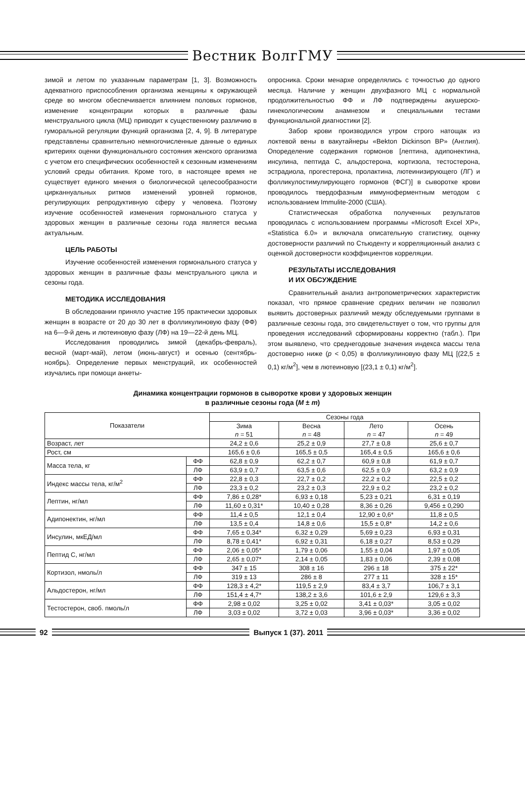Вестник ВолгГМУ
зимой и летом по указанным параметрам [1, 3]. Возможность адекватного приспособления организма женщины к окружающей среде во многом обеспечивается влиянием половых гормонов, изменение концентрации которых в различные фазы менструального цикла (МЦ) приводит к существенному различию в гуморальной регуляции функций организма [2, 4, 9]. В литературе представлены сравнительно немногочисленные данные о единых критериях оценки функционального состояния женского организма с учетом его специфических особенностей к сезонным изменениям условий среды обитания. Кроме того, в настоящее время не существует единого мнения о биологической целесообразности цирканнуальных ритмов изменений уровней гормонов, регулирующих репродуктивную сферу у человека. Поэтому изучение особенностей изменения гормонального статуса у здоровых женщин в различные сезоны года является весьма актуальным.
ЦЕЛЬ РАБОТЫ
Изучение особенностей изменения гормонального статуса у здоровых женщин в различные фазы менструального цикла и сезоны года.
МЕТОДИКА ИССЛЕДОВАНИЯ
В обследовании приняло участие 195 практически здоровых женщин в возрасте от 20 до 30 лет в фолликулиновую фазу (ФФ) на 6—9-й день и лютеиновую фазу (ЛФ) на 19—22-й день МЦ.
Исследования проводились зимой (декабрь-февраль), весной (март-май), летом (июнь-август) и осенью (сентябрь-ноябрь). Определение первых менструаций, их особенностей изучались при помощи анкеты-
опросника. Сроки менархе определялись с точностью до одного месяца. Наличие у женщин двухфазного МЦ с нормальной продолжительностью ФФ и ЛФ подтверждены акушерско-гинекологическим анамнезом и специальными тестами функциональной диагностики [2].
Забор крови производился утром строго натощак из локтевой вены в вакутайнеры «Bekton Dickinson BP» (Англия). Опоределение содержания гормонов [лептина, адипонектина, инсулина, пептида С, альдостерона, кортизола, тестостерона, эстрадиола, прогестерона, пролактина, лютеинизирующего (ЛГ) и фолликулостимулирующего гормонов (ФСГ)] в сыворотке крови проводилось твердофазным иммуноферментным методом с использованием Immulite-2000 (США).
Статистическая обработка полученных результатов проводилась с использованием программы «Microsoft Excel XP», «Statistica 6.0» и включала описательную статистику, оценку достоверности различий по Стьюденту и корреляционный анализ с оценкой достоверности коэффициентов корреляции.
РЕЗУЛЬТАТЫ ИССЛЕДОВАНИЯ
И ИХ ОБСУЖДЕНИЕ
Сравнительный анализ антропометрических характеристик показал, что прямое сравнение средних величин не позволил выявить достоверных различий между обследуемыми группами в различные сезоны года, это свидетельствует о том, что группы для проведения исследований сформированы корректно (табл.). При этом выявлено, что среднегодовые значения индекса массы тела достоверно ниже (p < 0,05) в фолликулиновую фазу МЦ [(22,5 ± 0,1) кг/м<sup>2</sup>], чем в лютеиновую [(23,1 ± 0,1) кг/м<sup>2</sup>].
Динамика концентрации гормонов в сыворотке крови у здоровых женщин
в различные сезоны года (M ± m)
| Показатели | | Сезоны года | | | |
| --- | --- | --- | --- | --- | --- |
| | | Зима n = 51 | Весна n = 48 | Лето n = 47 | Осень n = 49 |
| Возраст, лет | | 24,2 ± 0,6 | 25,2 ± 0,9 | 27,7 ± 0,8 | 25,6 ± 0,7 |
| Рост, см | | 165,6 ± 0,6 | 165,5 ± 0,5 | 165,4 ± 0,5 | 165,6 ± 0,6 |
| Масса тела, кг | ФФ | 62,8 ± 0,9 | 62,2 ± 0,7 | 60,9 ± 0,8 | 61,9 ± 0,7 |
| | ЛФ | 63,9 ± 0,7 | 63,5 ± 0,6 | 62,5 ± 0,9 | 63,2 ± 0,9 |
| Индекс массы тела, кг/м<sup>2</sup> | ФФ | 22,8 ± 0,3 | 22,7 ± 0,2 | 22,2 ± 0,2 | 22,5 ± 0,2 |
| | ЛФ | 23,3 ± 0,2 | 23,2 ± 0,3 | 22,9 ± 0,2 | 23,2 ± 0,2 |
| Лептин, нг/мл | ФФ | 7,86 ± 0,28* | 6,93 ± 0,18 | 5,23 ± 0,21 | 6,31 ± 0,19 |
| | ЛФ | 11,60 ± 0,31* | 10,40 ± 0,28 | 8,36 ± 0,26 | 9,456 ± 0,290 |
| Адипонектин, нг/мл | ФФ | 11,4 ± 0,5 | 12,1 ± 0,4 | 12,90 ± 0,6* | 11,8 ± 0,5 |
| | ЛФ | 13,5 ± 0,4 | 14,8 ± 0,6 | 15,5 ± 0,8* | 14,2 ± 0,6 |
| Инсулин, мкЕД/мл | ФФ | 7,65 ± 0,34* | 6,32 ± 0,29 | 5,69 ± 0,23 | 6,93 ± 0,31 |
| | ЛФ | 8,78 ± 0,41* | 6,92 ± 0,31 | 6,18 ± 0,27 | 8,53 ± 0,29 |
| Пептид С, нг/мл | ФФ | 2,06 ± 0,05* | 1,79 ± 0,06 | 1,55 ± 0,04 | 1,97 ± 0,05 |
| | ЛФ | 2,65 ± 0,07* | 2,14 ± 0,05 | 1,83 ± 0,06 | 2,39 ± 0,08 |
| Кортизол, нмоль/л | ФФ | 347 ± 15 | 308 ± 16 | 296 ± 18 | 375 ± 22* |
| | ЛФ | 319 ± 13 | 286 ± 8 | 277 ± 11 | 328 ± 15* |
| Альдостерон, нг/мл | ФФ | 128,3 ± 4,2* | 119,5 ± 2,9 | 83,4 ± 3,7 | 106,7 ± 3,1 |
| | ЛФ | 151,4 ± 4,7* | 138,2 ± 3,6 | 101,6 ± 2,9 | 129,6 ± 3,3 |
| Тестостерон, своб. пмоль/л | ФФ | 2,98 ± 0,02 | 3,25 ± 0,02 | 3,41 ± 0,03* | 3,05 ± 0,02 |
| | ЛФ | 3,03 ± 0,02 | 3,72 ± 0,03 | 3,96 ± 0,03* | 3,36 ± 0,02 |
92 Выпуск 1 (37). 2011